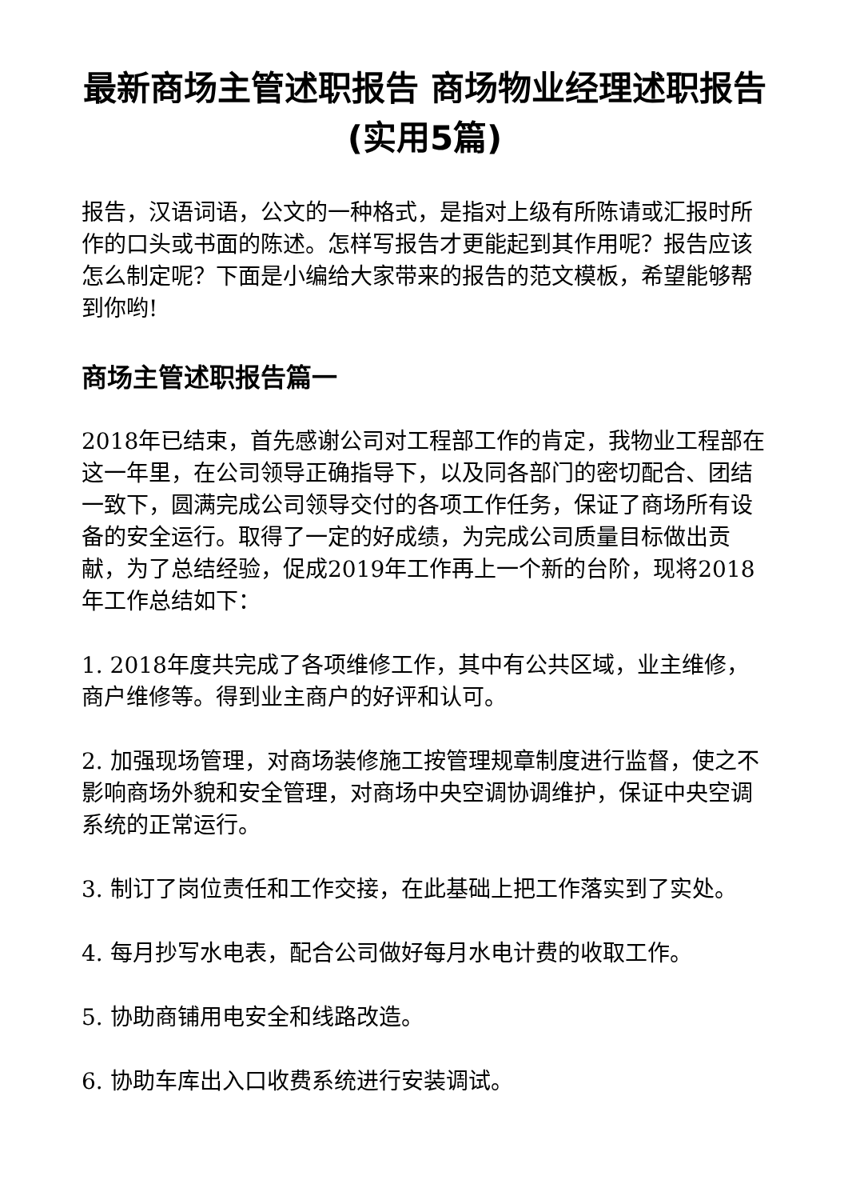最新商场主管述职报告 商场物业经理述职报告(实用5篇)
报告，汉语词语，公文的一种格式，是指对上级有所陈请或汇报时所作的口头或书面的陈述。怎样写报告才更能起到其作用呢？报告应该怎么制定呢？下面是小编给大家带来的报告的范文模板，希望能够帮到你哟!
商场主管述职报告篇一
2018年已结束，首先感谢公司对工程部工作的肯定，我物业工程部在这一年里，在公司领导正确指导下，以及同各部门的密切配合、团结一致下，圆满完成公司领导交付的各项工作任务，保证了商场所有设备的安全运行。取得了一定的好成绩，为完成公司质量目标做出贡献，为了总结经验，促成2019年工作再上一个新的台阶，现将2018年工作总结如下：
1. 2018年度共完成了各项维修工作，其中有公共区域，业主维修，商户维修等。得到业主商户的好评和认可。
2. 加强现场管理，对商场装修施工按管理规章制度进行监督，使之不影响商场外貌和安全管理，对商场中央空调协调维护，保证中央空调系统的正常运行。
3. 制订了岗位责任和工作交接，在此基础上把工作落实到了实处。
4. 每月抄写水电表，配合公司做好每月水电计费的收取工作。
5. 协助商铺用电安全和线路改造。
6. 协助车库出入口收费系统进行安装调试。